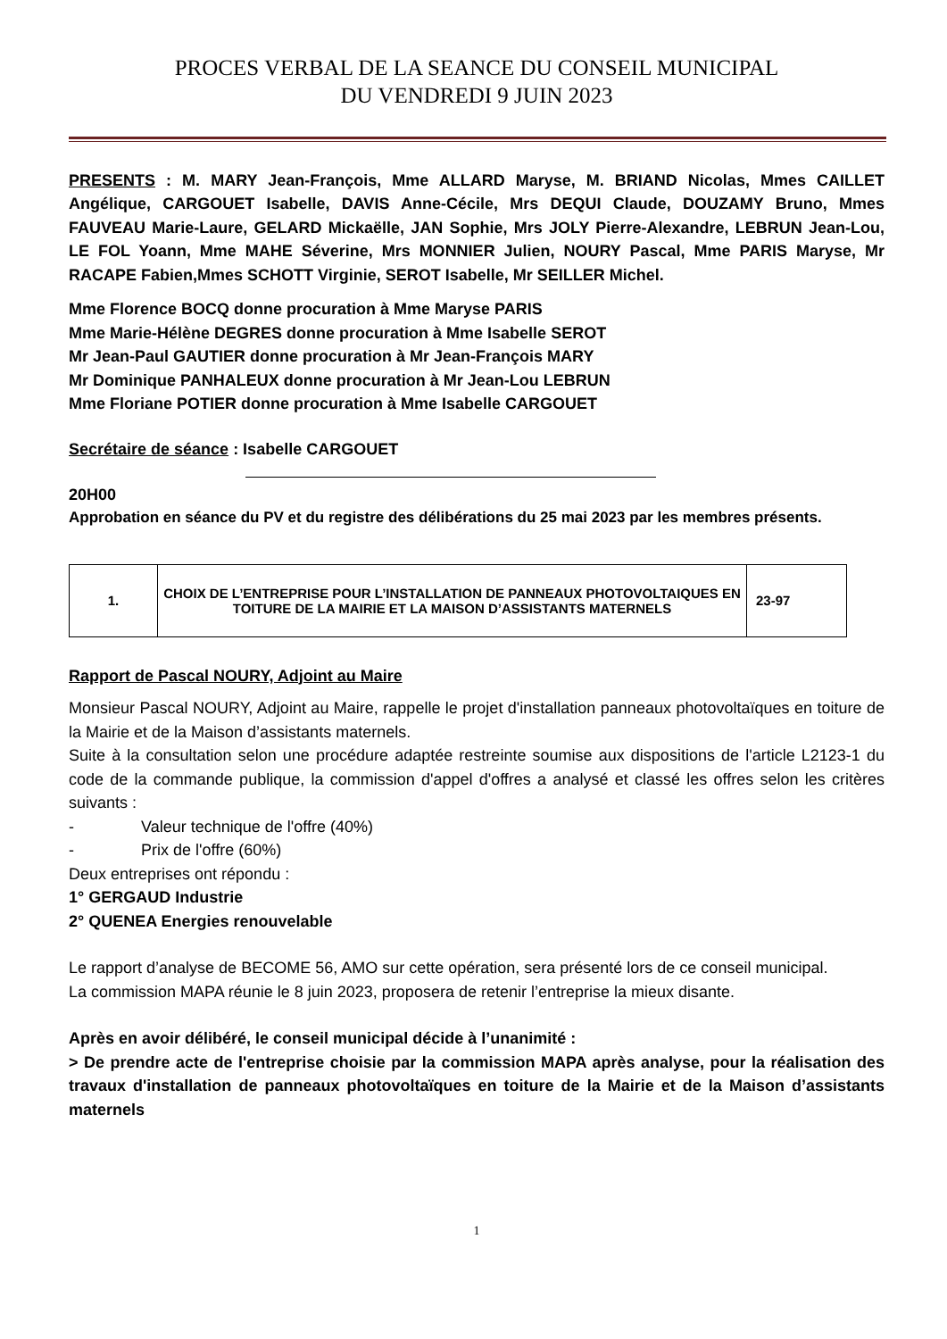PROCES VERBAL DE LA SEANCE DU CONSEIL MUNICIPAL
DU VENDREDI 9 JUIN 2023
PRESENTS : M. MARY Jean-François, Mme ALLARD Maryse, M. BRIAND Nicolas, Mmes CAILLET Angélique, CARGOUET Isabelle, DAVIS Anne-Cécile, Mrs DEQUI Claude, DOUZAMY Bruno, Mmes FAUVEAU Marie-Laure, GELARD Mickaëlle, JAN Sophie, Mrs JOLY Pierre-Alexandre, LEBRUN Jean-Lou, LE FOL Yoann, Mme MAHE Séverine, Mrs MONNIER Julien, NOURY Pascal, Mme PARIS Maryse, Mr RACAPE Fabien,Mmes SCHOTT Virginie, SEROT Isabelle, Mr SEILLER Michel.
Mme Florence BOCQ donne procuration à Mme Maryse PARIS
Mme Marie-Hélène DEGRES donne procuration à Mme Isabelle SEROT
Mr Jean-Paul GAUTIER donne procuration à Mr Jean-François MARY
Mr Dominique PANHALEUX donne procuration à Mr Jean-Lou LEBRUN
Mme Floriane POTIER donne procuration à Mme Isabelle CARGOUET
Secrétaire de séance : Isabelle CARGOUET
20H00
Approbation en séance du PV et du registre des délibérations du 25 mai 2023 par les membres présents.
| 1. | CHOIX DE L’ENTREPRISE POUR L’INSTALLATION DE PANNEAUX PHOTOVOLTAIQUES EN TOITURE DE LA MAIRIE ET LA MAISON D’ASSISTANTS MATERNELS | 23-97 |
Rapport de Pascal NOURY, Adjoint au Maire
Monsieur Pascal NOURY, Adjoint au Maire, rappelle le projet d'installation panneaux photovoltaïques en toiture de la Mairie et de la Maison d’assistants maternels.
Suite à la consultation selon une procédure adaptée restreinte soumise aux dispositions de l'article L2123-1 du code de la commande publique, la commission d'appel d'offres a analysé et classé les offres selon les critères suivants :
- Valeur technique de l'offre (40%)
- Prix de l'offre (60%)
Deux entreprises ont répondu :
1° GERGAUD Industrie
2° QUENEA Energies renouvelable
Le rapport d’analyse de BECOME 56, AMO sur cette opération, sera présenté lors de ce conseil municipal.
La commission MAPA réunie le 8 juin 2023, proposera de retenir l’entreprise la mieux disante.
Après en avoir délibéré, le conseil municipal décide à l’unanimité :
> De prendre acte de l'entreprise choisie par la commission MAPA après analyse, pour la réalisation des travaux d'installation de panneaux photovoltaïques en toiture de la Mairie et de la Maison d’assistants maternels
1